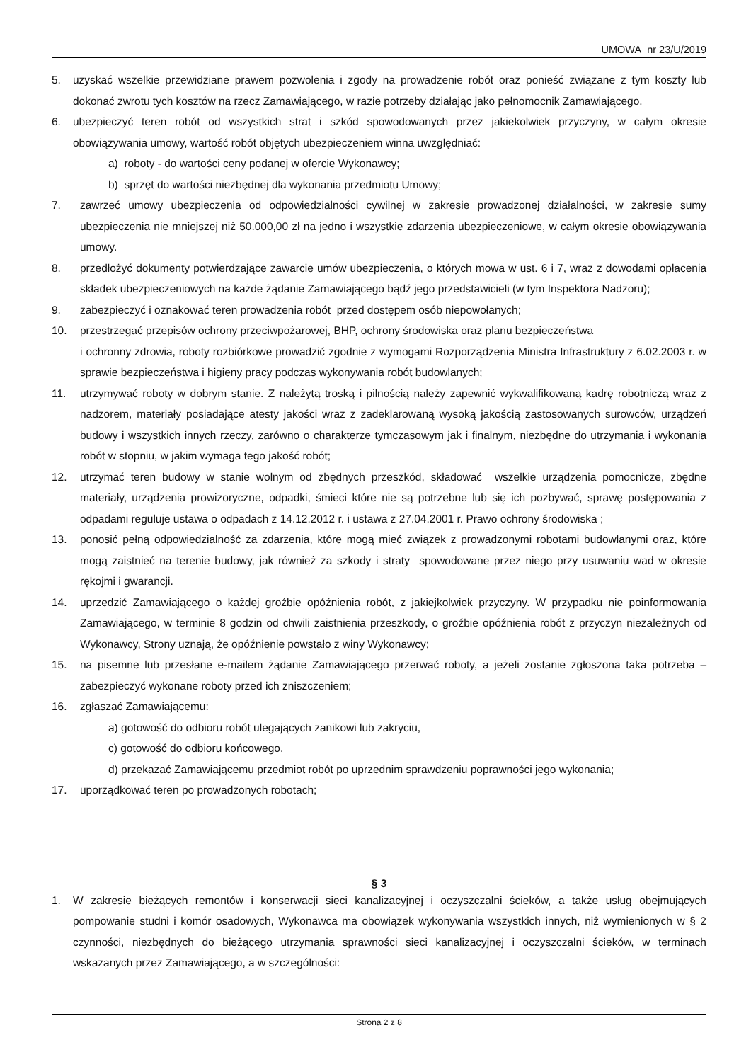UMOWA nr 23/U/2019
5. uzyskać wszelkie przewidziane prawem pozwolenia i zgody na prowadzenie robót oraz ponieść związane z tym koszty lub dokonać zwrotu tych kosztów na rzecz Zamawiającego, w razie potrzeby działając jako pełnomocnik Zamawiającego.
6. ubezpieczyć teren robót od wszystkich strat i szkód spowodowanych przez jakiekolwiek przyczyny, w całym okresie obowiązywania umowy, wartość robót objętych ubezpieczeniem winna uwzględniać:
a) roboty - do wartości ceny podanej w ofercie Wykonawcy;
b) sprzęt do wartości niezbędnej dla wykonania przedmiotu Umowy;
7. zawrzeć umowy ubezpieczenia od odpowiedzialności cywilnej w zakresie prowadzonej działalności, w zakresie sumy ubezpieczenia nie mniejszej niż 50.000,00 zł na jedno i wszystkie zdarzenia ubezpieczeniowe, w całym okresie obowiązywania umowy.
8. przedłożyć dokumenty potwierdzające zawarcie umów ubezpieczenia, o których mowa w ust. 6 i 7, wraz z dowodami opłacenia składek ubezpieczeniowych na każde żądanie Zamawiającego bądź jego przedstawicieli (w tym Inspektora Nadzoru);
9. zabezpieczyć i oznakować teren prowadzenia robót przed dostępem osób niepowołanych;
10. przestrzegać przepisów ochrony przeciwpożarowej, BHP, ochrony środowiska oraz planu bezpieczeństwa
i ochronny zdrowia, roboty rozbiórkowe prowadzić zgodnie z wymogami Rozporządzenia Ministra Infrastruktury z 6.02.2003 r. w sprawie bezpieczeństwa i higieny pracy podczas wykonywania robót budowlanych;
11. utrzymywać roboty w dobrym stanie. Z należytą troską i pilnością należy zapewnić wykwalifikowaną kadrę robotniczą wraz z nadzorem, materiały posiadające atesty jakości wraz z zadeklarowaną wysoką jakością zastosowanych surowców, urządzeń budowy i wszystkich innych rzeczy, zarówno o charakterze tymczasowym jak i finalnym, niezbędne do utrzymania i wykonania robót w stopniu, w jakim wymaga tego jakość robót;
12. utrzymać teren budowy w stanie wolnym od zbędnych przeszkód, składować wszelkie urządzenia pomocnicze, zbędne materiały, urządzenia prowizoryczne, odpadki, śmieci które nie są potrzebne lub się ich pozbywać, sprawę postępowania z odpadami reguluje ustawa o odpadach z 14.12.2012 r. i ustawa z 27.04.2001 r. Prawo ochrony środowiska ;
13. ponosić pełną odpowiedzialność za zdarzenia, które mogą mieć związek z prowadzonymi robotami budowlanymi oraz, które mogą zaistnieć na terenie budowy, jak również za szkody i straty spowodowane przez niego przy usuwaniu wad w okresie rękojmi i gwarancji.
14. uprzedzić Zamawiającego o każdej groźbie opóźnienia robót, z jakiejkolwiek przyczyny. W przypadku nie poinformowania Zamawiającego, w terminie 8 godzin od chwili zaistnienia przeszkody, o groźbie opóźnienia robót z przyczyn niezależnych od Wykonawcy, Strony uznają, że opóźnienie powstało z winy Wykonawcy;
15. na pisemne lub przesłane e-mailem żądanie Zamawiającego przerwać roboty, a jeżeli zostanie zgłoszona taka potrzeba – zabezpieczyć wykonane roboty przed ich zniszczeniem;
16. zgłaszać Zamawiającemu:
a) gotowość do odbioru robót ulegających zanikowi lub zakryciu,
c) gotowość do odbioru końcowego,
d) przekazać Zamawiającemu przedmiot robót po uprzednim sprawdzeniu poprawności jego wykonania;
17. uporządkować teren po prowadzonych robotach;
§ 3
1. W zakresie bieżących remontów i konserwacji sieci kanalizacyjnej i oczyszczalni ścieków, a także usług obejmujących pompowanie studni i komór osadowych, Wykonawca ma obowiązek wykonywania wszystkich innych, niż wymienionych w § 2 czynności, niezbędnych do bieżącego utrzymania sprawności sieci kanalizacyjnej i oczyszczalni ścieków, w terminach wskazanych przez Zamawiającego, a w szczególności:
Strona 2 z 8